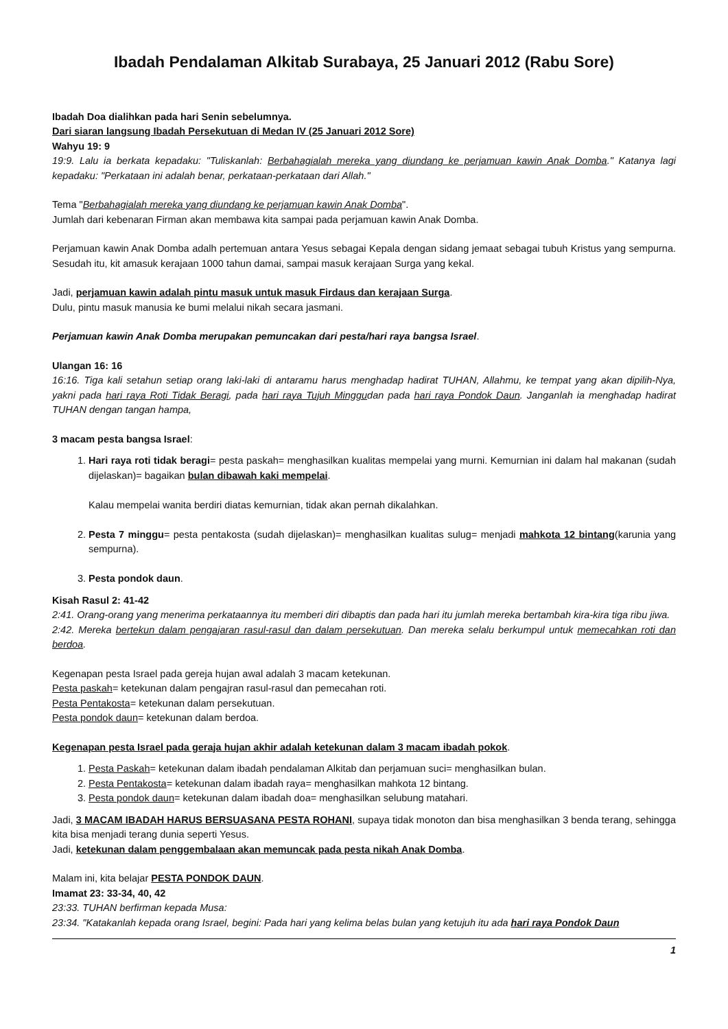Ibadah Pendalaman Alkitab Surabaya, 25 Januari 2012 (Rabu Sore)
Ibadah Doa dialihkan pada hari Senin sebelumnya.
Dari siaran langsung Ibadah Persekutuan di Medan IV (25 Januari 2012 Sore)
Wahyu 19: 9
19:9. Lalu ia berkata kepadaku: "Tuliskanlah: Berbahagialah mereka yang diundang ke perjamuan kawin Anak Domba." Katanya lagi kepadaku: "Perkataan ini adalah benar, perkataan-perkataan dari Allah."
Tema "Berbahagialah mereka yang diundang ke perjamuan kawin Anak Domba".
Jumlah dari kebenaran Firman akan membawa kita sampai pada perjamuan kawin Anak Domba.
Perjamuan kawin Anak Domba adalh pertemuan antara Yesus sebagai Kepala dengan sidang jemaat sebagai tubuh Kristus yang sempurna. Sesudah itu, kit amasuk kerajaan 1000 tahun damai, sampai masuk kerajaan Surga yang kekal.
Jadi, perjamuan kawin adalah pintu masuk untuk masuk Firdaus dan kerajaan Surga.
Dulu, pintu masuk manusia ke bumi melalui nikah secara jasmani.
Perjamuan kawin Anak Domba merupakan pemuncakan dari pesta/hari raya bangsa Israel.
Ulangan 16: 16
16:16. Tiga kali setahun setiap orang laki-laki di antaramu harus menghadap hadirat TUHAN, Allahmu, ke tempat yang akan dipilih-Nya, yakni pada hari raya Roti Tidak Beragi, pada hari raya Tujuh Minggudan pada hari raya Pondok Daun. Janganlah ia menghadap hadirat TUHAN dengan tangan hampa,
3 macam pesta bangsa Israel:
1. Hari raya roti tidak beragi= pesta paskah= menghasilkan kualitas mempelai yang murni. Kemurnian ini dalam hal makanan (sudah dijelaskan)= bagaikan bulan dibawah kaki mempelai.
Kalau mempelai wanita berdiri diatas kemurnian, tidak akan pernah dikalahkan.
2. Pesta 7 minggu= pesta pentakosta (sudah dijelaskan)= menghasilkan kualitas sulug= menjadi mahkota 12 bintang(karunia yang sempurna).
3. Pesta pondok daun.
Kisah Rasul 2: 41-42
2:41. Orang-orang yang menerima perkataannya itu memberi diri dibaptis dan pada hari itu jumlah mereka bertambah kira-kira tiga ribu jiwa.
2:42. Mereka bertekun dalam pengajaran rasul-rasul dan dalam persekutuan. Dan mereka selalu berkumpul untuk memecahkan roti dan berdoa.
Kegenapan pesta Israel pada gereja hujan awal adalah 3 macam ketekunan.
Pesta paskah= ketekunan dalam pengajran rasul-rasul dan pemecahan roti.
Pesta Pentakosta= ketekunan dalam persekutuan.
Pesta pondok daun= ketekunan dalam berdoa.
Kegenapan pesta Israel pada geraja hujan akhir adalah ketekunan dalam 3 macam ibadah pokok.
1. Pesta Paskah= ketekunan dalam ibadah pendalaman Alkitab dan perjamuan suci= menghasilkan bulan.
2. Pesta Pentakosta= ketekunan dalam ibadah raya= menghasilkan mahkota 12 bintang.
3. Pesta pondok daun= ketekunan dalam ibadah doa= menghasilkan selubung matahari.
Jadi, 3 MACAM IBADAH HARUS BERSUASANA PESTA ROHANI, supaya tidak monoton dan bisa menghasilkan 3 benda terang, sehingga kita bisa menjadi terang dunia seperti Yesus.
Jadi, ketekunan dalam penggembalaan akan memuncak pada pesta nikah Anak Domba.
Malam ini, kita belajar PESTA PONDOK DAUN.
Imamat 23: 33-34, 40, 42
23:33. TUHAN berfirman kepada Musa:
23:34. "Katakanlah kepada orang Israel, begini: Pada hari yang kelima belas bulan yang ketujuh itu ada hari raya Pondok Daun
1